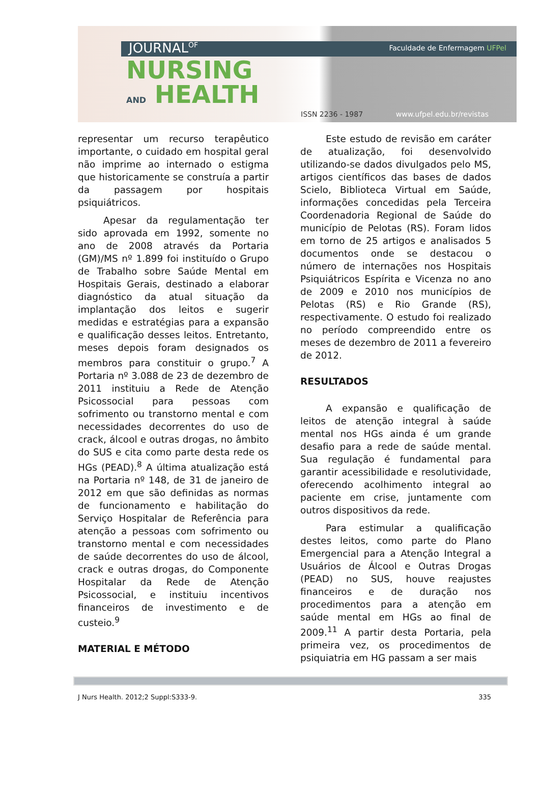JOURNAL<sup>OF</sup> Faculdade de Enfermagem UFPel
NURSING
AND HEALTH
ISSN 2236 - 1987 www.ufpel.edu.br/revistas
representar um recurso terapêutico importante, o cuidado em hospital geral não imprime ao internado o estigma que historicamente se construía a partir da passagem por hospitais psiquiátricos.
Apesar da regulamentação ter sido aprovada em 1992, somente no ano de 2008 através da Portaria (GM)/MS nº 1.899 foi instituído o Grupo de Trabalho sobre Saúde Mental em Hospitais Gerais, destinado a elaborar diagnóstico da atual situação da implantação dos leitos e sugerir medidas e estratégias para a expansão e qualificação desses leitos. Entretanto, meses depois foram designados os membros para constituir o grupo.<sup>7</sup> A Portaria nº 3.088 de 23 de dezembro de 2011 instituiu a Rede de Atenção Psicossocial para pessoas com sofrimento ou transtorno mental e com necessidades decorrentes do uso de crack, álcool e outras drogas, no âmbito do SUS e cita como parte desta rede os HGs (PEAD).<sup>8</sup> A última atualização está na Portaria nº 148, de 31 de janeiro de 2012 em que são definidas as normas de funcionamento e habilitação do Serviço Hospitalar de Referência para atenção a pessoas com sofrimento ou transtorno mental e com necessidades de saúde decorrentes do uso de álcool, crack e outras drogas, do Componente Hospitalar da Rede de Atenção Psicossocial, e instituiu incentivos financeiros de investimento e de custeio.<sup>9</sup>
MATERIAL E MÉTODO
Este estudo de revisão em caráter de atualização, foi desenvolvido utilizando-se dados divulgados pelo MS, artigos científicos das bases de dados Scielo, Biblioteca Virtual em Saúde, informações concedidas pela Terceira Coordenadoria Regional de Saúde do município de Pelotas (RS). Foram lidos em torno de 25 artigos e analisados 5 documentos onde se destacou o número de internações nos Hospitais Psiquiátricos Espírita e Vicenza no ano de 2009 e 2010 nos municípios de Pelotas (RS) e Rio Grande (RS), respectivamente. O estudo foi realizado no período compreendido entre os meses de dezembro de 2011 a fevereiro de 2012.
RESULTADOS
A expansão e qualificação de leitos de atenção integral à saúde mental nos HGs ainda é um grande desafio para a rede de saúde mental. Sua regulação é fundamental para garantir acessibilidade e resolutividade, oferecendo acolhimento integral ao paciente em crise, juntamente com outros dispositivos da rede.
Para estimular a qualificação destes leitos, como parte do Plano Emergencial para a Atenção Integral a Usuários de Álcool e Outras Drogas (PEAD) no SUS, houve reajustes financeiros e de duração nos procedimentos para a atenção em saúde mental em HGs ao final de 2009.<sup>11</sup> A partir desta Portaria, pela primeira vez, os procedimentos de psiquiatria em HG passam a ser mais
J Nurs Health. 2012;2 Suppl:S333-9. 335